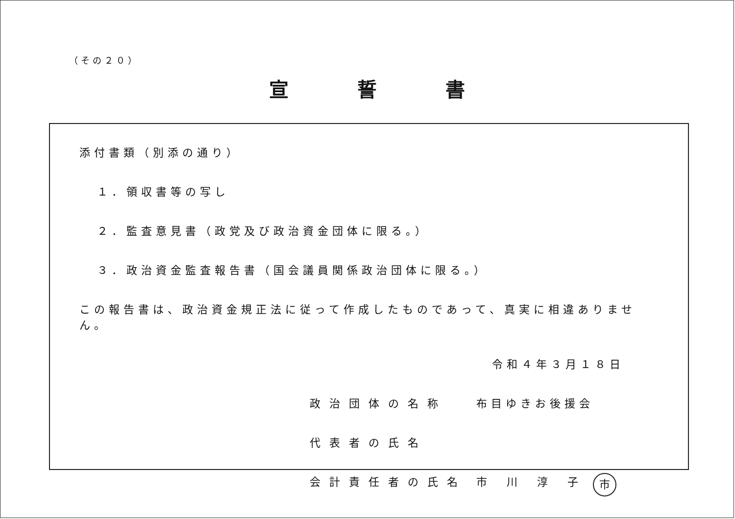（その２０）
宣誓書
添付書類（別添の通り）
１．領収書等の写し
２．監査意見書（政党及び政治資金団体に限る。）
３．政治資金監査報告書（国会議員関係政治団体に限る。）
この報告書は、政治資金規正法に従って作成したものであって、真実に相違ありません。
令和４年３月１８日
政治団体の名称 布目ゆきお後援会
代表者の氏名
会計責任者の氏名 市川淳子 市